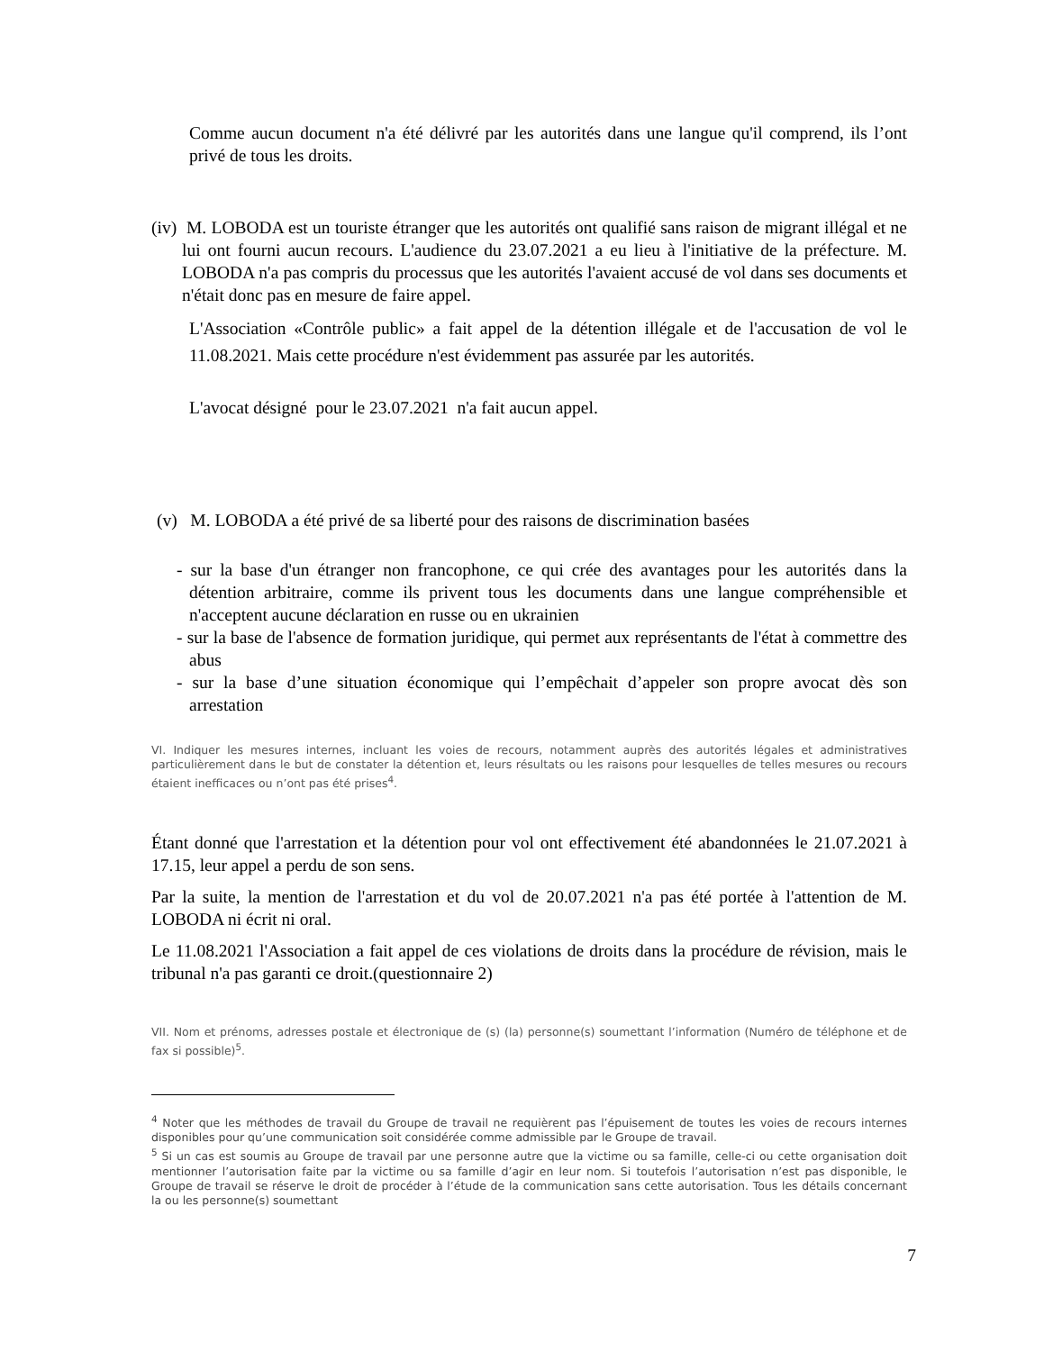Comme aucun document n'a été délivré par les autorités dans une langue qu'il comprend, ils l’ont privé de tous les droits.
(iv) M. LOBODA est un touriste étranger que les autorités ont qualifié sans raison de migrant illégal et ne lui ont fourni aucun recours. L'audience du 23.07.2021 a eu lieu à l'initiative de la préfecture. M. LOBODA n'a pas compris du processus que les autorités l'avaient accusé de vol dans ses documents et n'était donc pas en mesure de faire appel.
L'Association «Contrôle public» a fait appel de la détention illégale et de l'accusation de vol le 11.08.2021. Mais cette procédure n'est évidemment pas assurée par les autorités.
L'avocat désigné pour le 23.07.2021 n'a fait aucun appel.
(v) M. LOBODA a été privé de sa liberté pour des raisons de discrimination basées
- sur la base d'un étranger non francophone, ce qui crée des avantages pour les autorités dans la détention arbitraire, comme ils privent tous les documents dans une langue compréhensible et n'acceptent aucune déclaration en russe ou en ukrainien
- sur la base de l'absence de formation juridique, qui permet aux représentants de l'état à commettre des abus
- sur la base d’une situation économique qui l’empêchait d’appeler son propre avocat dès son arrestation
VI. Indiquer les mesures internes, incluant les voies de recours, notamment auprès des autorités légales et administratives particulièrement dans le but de constater la détention et, leurs résultats ou les raisons pour lesquelles de telles mesures ou recours étaient inefficaces ou n’ont pas été prises<sup>4</sup>.
Étant donné que l'arrestation et la détention pour vol ont effectivement été abandonnées le 21.07.2021 à 17.15, leur appel a perdu de son sens.
Par la suite, la mention de l'arrestation et du vol de 20.07.2021 n'a pas été portée à l'attention de M. LOBODA ni écrit ni oral.
Le 11.08.2021 l'Association a fait appel de ces violations de droits dans la procédure de révision, mais le tribunal n'a pas garanti ce droit.(questionnaire 2)
VII. Nom et prénoms, adresses postale et électronique de (s) (la) personne(s) soumettant l’information (Numéro de téléphone et de fax si possible)<sup>5</sup>.
<sup>4</sup> Noter que les méthodes de travail du Groupe de travail ne requièrent pas l’épuisement de toutes les voies de recours internes disponibles pour qu’une communication soit considérée comme admissible par le Groupe de travail.
<sup>5</sup> Si un cas est soumis au Groupe de travail par une personne autre que la victime ou sa famille, celle-ci ou cette organisation doit mentionner l’autorisation faite par la victime ou sa famille d’agir en leur nom. Si toutefois l’autorisation n’est pas disponible, le Groupe de travail se réserve le droit de procéder à l’étude de la communication sans cette autorisation. Tous les détails concernant la ou les personne(s) soumettant
7